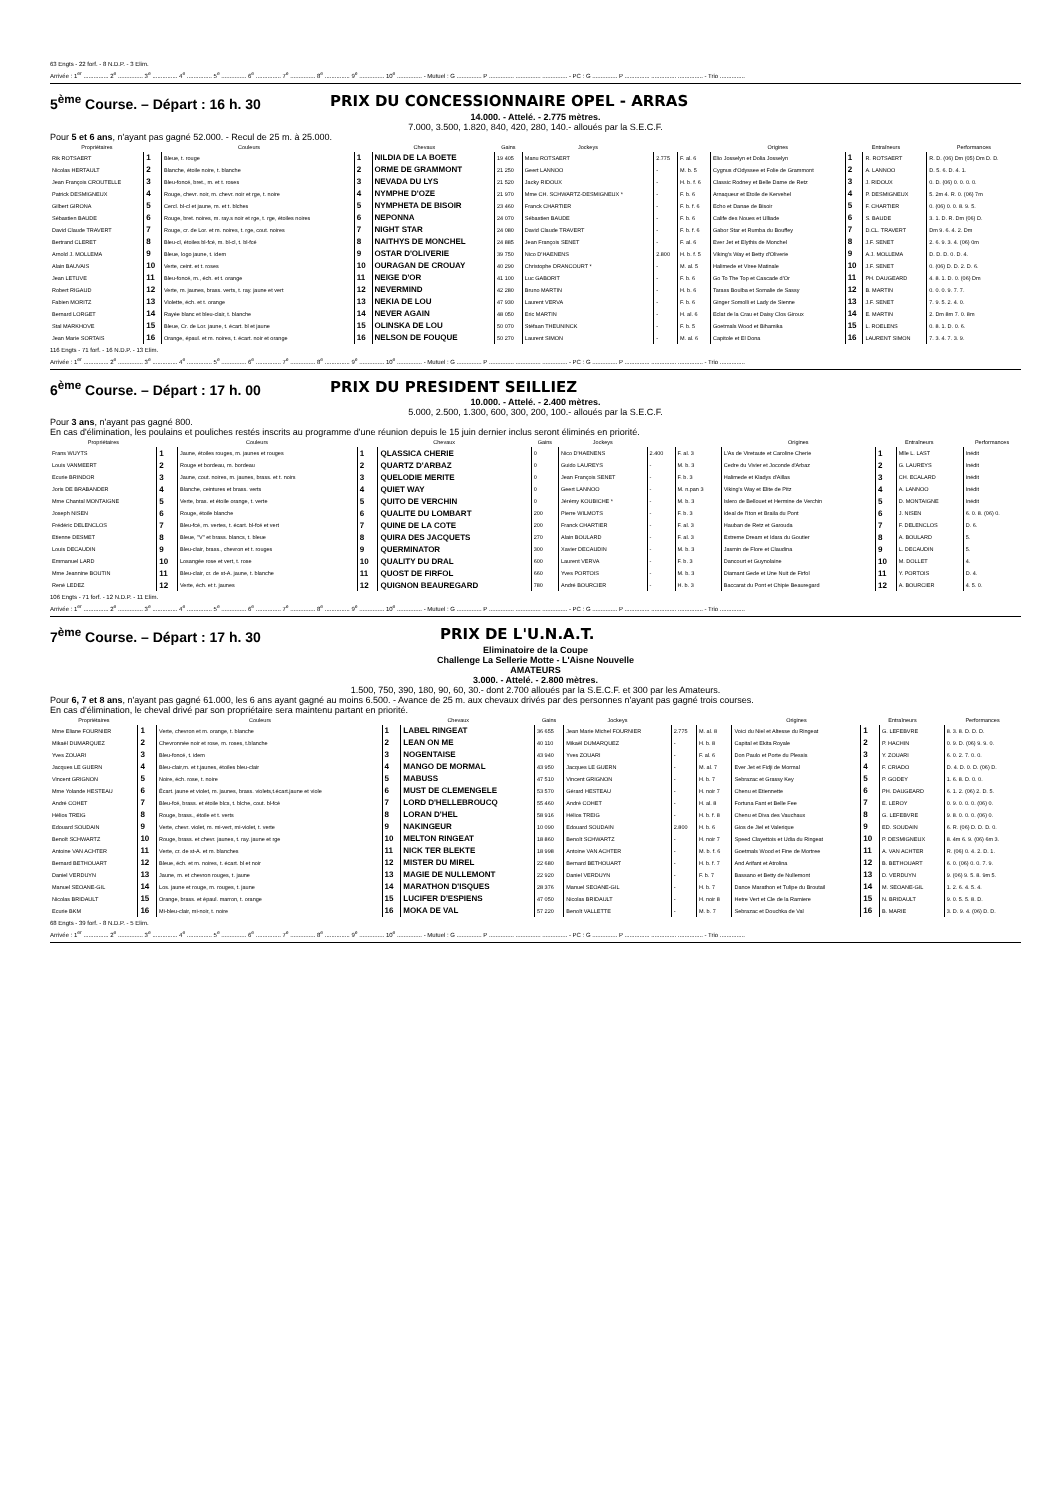63 Engts - 22 forf. - 8 N.D.P. - 3 Elim.
Arrivée : 1<sup>er</sup> ............... 2<sup>e</sup> ............... 3<sup>e</sup> ............... 4<sup>e</sup> ............... 5<sup>e</sup> ............... 6<sup>e</sup> ............... 7<sup>e</sup> ............... 8<sup>e</sup> ............... 9<sup>e</sup> ............... 10<sup>e</sup> ............... - Mutuel : G ............... P ............... ............... ............... - PC : G ............... P ............... ............... ............... - Trio ...............
5<sup>ème</sup> Course. – Départ : 16 h. 30 PRIX DU CONCESSIONNAIRE OPEL - ARRAS
14.000. - Attelé. - 2.775 mètres.
7.000, 3.500, 1.820, 840, 420, 280, 140.- alloués par la S.E.C.F.
Pour 5 et 6 ans, n'ayant pas gagné 52.000. - Recul de 25 m. à 25.000.
| Propriétaires | Couleurs | | Chevaux | | Gains | Jockeys | | | Origines | Entraîneurs | | Performances |
| --- | --- | --- | --- | --- | --- | --- | --- | --- | --- | --- | --- | --- |
| Rik ROTSAERT | 1 | Bleue, t. rouge | 1 | NILDIA DE LA BOETE | 19 405 | Manu ROTSAERT | 2.775 | F. al. 6 | Elio Josselyn et Dolia Josselyn | 1 | R. ROTSAERT | R. D. (06) Dm (05) Dm D. D. |
| Nicolas HERTAULT | 2 | Blanche, étoile noire, t. blanche | 2 | ORME DE GRAMMONT | 21 250 | Geert LANNOO | - | M. b. 5 | Cygnus d'Odyssee et Folie de Grammont | 2 | A. LANNOO | D. 5. 6. D. 4. 1. |
| Jean François CROUTELLE | 3 | Bleu-foncé, bret., m. et t. roses | 3 | NEVADA DU LYS | 21 520 | Jacky RIDOUX | - | H. b. f. 6 | Classic Rodney et Belle Dame de Retz | 3 | J. RIDOUX | 0. D. (06) 0. 0. 0. 0. |
| Patrick DESMIGNEUX | 4 | Rouge, chevr. noir, m. chevr. noir et rge, t. noire | 4 | NYMPHE D'OZE | 21 970 | Mme CH. SCHWARTZ-DESMIGNEUX * | - | F. b. 6 | Arnaqueur et Etoile de Kervehel | 4 | P. DESMIGNEUX | 5. 2m 4. R. 0. (06) 7m |
| Gilbert GIRONA | 5 | Cercl. bl-cl et jaune, m. et t. blches | 5 | NYMPHETA DE BISOIR | 23 460 | Franck CHARTIER | - | F. b. f. 6 | Echo et Danae de Bisoir | 5 | F. CHARTIER | 0. (06) 0. 0. 8. 9. 5. |
| Sébastien BAUDE | 6 | Rouge, bret. noires, m. ray.s noir et rge, t. rge, étoiles noires | 6 | NEPONNA | 24 070 | Sébastien BAUDE | - | F. b. 6 | Calife des Noues et Ulliade | 6 | S. BAUDE | 3. 1. D. R. Dm (06) D. |
| David Claude TRAVERT | 7 | Rouge, cr. de Lor. et m. noires, t. rge, cout. noires | 7 | NIGHT STAR | 24 080 | David Claude TRAVERT | - | F. b. f. 6 | Gabor Star et Rumba du Bouffey | 7 | D.CL. TRAVERT | Dm 9. 6. 4. 2. Dm |
| Bertrand CLERET | 8 | Bleu-cl, étoiles bl-fcé, m. bl-cl, t. bl-fcé | 8 | NAITHYS DE MONCHEL | 24 885 | Jean François SENET | - | F. al. 6 | Ever Jet et Elythis de Monchel | 8 | J.F. SENET | 2. 6. 9. 3. 4. (06) 0m |
| Arnold J. MOLLEMA | 9 | Bleue, logo jaune, t. idem | 9 | OSTAR D'OLIVERIE | 39 750 | Nico D'HAENENS | 2.800 | H. b. f. 5 | Viking's Way et Betty d'Oliverie | 9 | A.J. MOLLEMA | D. D. D. 0. D. 4. |
| Alain BAUVAIS | 10 | Verte, ceint. et t. roses | 10 | OURAGAN DE CROUAY | 40 290 | Christophe DRANCOURT * | - | M. al. 5 | Halimede et Viree Matinale | 10 | J.F. SENET | 0. (06) D. D. 2. D. 6. |
| Jean LETUVE | 11 | Bleu-foncé, m., éch. et t. orange | 11 | NEIGE D'OR | 41 100 | Luc GABORIT | - | F. b. 6 | Go To The Top et Cascade d'Or | 11 | PH. DAUGEARD | 4. 8. 1. D. 0. (06) Dm |
| Robert RIGAUD | 12 | Verte, m. jaunes, brass. verts, t. ray. jaune et vert | 12 | NEVERMIND | 42 280 | Bruno MARTIN | - | H. b. 6 | Tarass Boulba et Somalie de Sassy | 12 | B. MARTIN | 0. 0. 0. 9. 7. 7. |
| Fabien MORITZ | 13 | Violette, éch. et t. orange | 13 | NEKIA DE LOU | 47 930 | Laurent VERVA | - | F. b. 6 | Ginger Somolli et Lady de Sienne | 13 | J.F. SENET | 7. 9. 5. 2. 4. 0. |
| Bernard LORGET | 14 | Rayée blanc et bleu-clair, t. blanche | 14 | NEVER AGAIN | 48 050 | Eric MARTIN | - | H. al. 6 | Eclat de la Crau et Daisy Clos Giroux | 14 | E. MARTIN | 2. Dm 8m 7. 0. 8m |
| Stal MARKHOVE | 15 | Bleue, Cr. de Lor. jaune, t. écart. bl et jaune | 15 | OLINSKA DE LOU | 50 070 | Stéfaan THEUNINCK | - | F. b. 5 | Goetmals Wood et Bihamika | 15 | L. ROELENS | 0. 8. 1. D. 0. 6. |
| Jean Marie SORTAIS | 16 | Orange, épaul. et m. noires, t. écart. noir et orange | 16 | NELSON DE FOUQUE | 50 270 | Laurent SIMON | - | M. al. 6 | Capitole et El Dona | 16 | LAURENT SIMON | 7. 3. 4. 7. 3. 9. |
116 Engts - 71 forf. - 16 N.D.P. - 13 Elim.
Arrivée : 1<sup>er</sup> ............... 2<sup>e</sup> ............... 3<sup>e</sup> ............... 4<sup>e</sup> ............... 5<sup>e</sup> ............... 6<sup>e</sup> ............... 7<sup>e</sup> ............... 8<sup>e</sup> ............... 9<sup>e</sup> ............... 10<sup>e</sup> ............... - Mutuel : G ............... P ............... ............... ............... - PC : G ............... P ............... ............... ............... - Trio ...............
6<sup>ème</sup> Course. – Départ : 17 h. 00 PRIX DU PRESIDENT SEILLIEZ
10.000. - Attelé. - 2.400 mètres.
5.000, 2.500, 1.300, 600, 300, 200, 100.- alloués par la S.E.C.F.
Pour 3 ans, n'ayant pas gagné 800.
En cas d'élimination, les poulains et pouliches restés inscrits au programme d'une réunion depuis le 15 juin dernier inclus seront éliminés en priorité.
| Propriétaires | Couleurs | | Chevaux | | Gains | Jockeys | | | Origines | Entraîneurs | | Performances |
| --- | --- | --- | --- | --- | --- | --- | --- | --- | --- | --- | --- | --- |
| Frans WUYTS | 1 | Jaune, étoiles rouges, m. jaunes et rouges | 1 | QLASSICA CHERIE | 0 | Nico D'HAENENS | 2.400 | F. al. 3 | L'As de Viretaute et Caroline Cherie | 1 | Mlle L. LAST | Inédit |
| Louis VANMEERT | 2 | Rouge et bordeau, m. bordeau | 2 | QUARTZ D'ARBAZ | 0 | Guido LAUREYS | - | M. b. 3 | Cedre du Vivier et Joconde d'Arbaz | 2 | G. LAUREYS | Inédit |
| Ecurie BRINDOR | 3 | Jaune, cout. noires, m. jaunes, brass. et t. noirs | 3 | QUELODIE MERITE | 0 | Jean François SENET | - | F. b. 3 | Halimede et Kladys d'Aillas | 3 | CH. ECALARD | Inédit |
| Joris DE BRABANDER | 4 | Blanche, ceintures et brass. verts | 4 | QUIET WAY | 0 | Geert LANNOO | - | M. n.pan 3 | Viking's Way et Elite de Pitz | 4 | A. LANNOO | Inédit |
| Mme Chantal MONTAIGNE | 5 | Verte, bras. et étoile orange, t. verte | 5 | QUITO DE VERCHIN | 0 | Jérémy KOUBICHE * | - | M. b. 3 | Islero de Bellouet et Hermine de Verchin | 5 | D. MONTAIGNE | Inédit |
| Joseph NISEN | 6 | Rouge, étoile blanche | 6 | QUALITE DU LOMBART | 200 | Pierre WILMOTS | - | F. b. 3 | Ideal de l'Iton et Braila du Pont | 6 | J. NISEN | 6. 0. 8. (06) 0. |
| Frédéric DELENCLOS | 7 | Bleu-fcé, m. vertes, t. écart. bl-fcé et vert | 7 | QUINE DE LA COTE | 200 | Franck CHARTIER | - | F. al. 3 | Hauban de Retz et Garouda | 7 | F. DELENCLOS | D. 6. |
| Etienne DESMET | 8 | Bleue, "V" et brass. blancs, t. bleue | 8 | QUIRA DES JACQUETS | 270 | Alain BOULARD | - | F. al. 3 | Extreme Dream et Idara du Goutier | 8 | A. BOULARD | 5. |
| Louis DECAUDIN | 9 | Bleu-clair, brass., chevron et t. rouges | 9 | QUERMINATOR | 300 | Xavier DECAUDIN | - | M. b. 3 | Jasmin de Flore et Claudina | 9 | L. DECAUDIN | 5. |
| Emmanuel LARD | 10 | Losangée rose et vert, t. rose | 10 | QUALITY DU DRAL | 600 | Laurent VERVA | - | F. b. 3 | Dancourt et Guynolaine | 10 | M. DOLLET | 4. |
| Mme Jeannine BOUTIN | 11 | Bleu-clair, cr. de st-A. jaune, t. blanche | 11 | QUOST DE FIRFOL | 660 | Yves PORTOIS | - | M. b. 3 | Diamant Gede et Une Nuit de Firfol | 11 | Y. PORTOIS | D. 4. |
| René LEDEZ | 12 | Verte, éch. et t. jaunes | 12 | QUIGNON BEAUREGARD | 780 | André BOURCIER | - | H. b. 3 | Baccarat du Pont et Chipie Beauregard | 12 | A. BOURCIER | 4. 5. 0. |
106 Engts - 71 forf. - 12 N.D.P. - 11 Elim.
Arrivée : 1<sup>er</sup> ............... 2<sup>e</sup> ............... 3<sup>e</sup> ............... 4<sup>e</sup> ............... 5<sup>e</sup> ............... 6<sup>e</sup> ............... 7<sup>e</sup> ............... 8<sup>e</sup> ............... 9<sup>e</sup> ............... 10<sup>e</sup> ............... - Mutuel : G ............... P ............... ............... ............... - PC : G ............... P ............... ............... ............... - Trio ...............
7<sup>ème</sup> Course. – Départ : 17 h. 30 PRIX DE L'U.N.A.T.
Eliminatoire de la Coupe
Challenge La Sellerie Motte - L'Aisne Nouvelle
AMATEURS
3.000. - Attelé. - 2.800 mètres.
1.500, 750, 390, 180, 90, 60, 30.- dont 2.700 alloués par la S.E.C.F. et 300 par les Amateurs.
Pour 6, 7 et 8 ans, n'ayant pas gagné 61.000, les 6 ans ayant gagné au moins 6.500. - Avance de 25 m. aux chevaux drivés par des personnes n'ayant pas gagné trois courses.
En cas d'élimination, le cheval drivé par son propriétaire sera maintenu partant en priorité.
| Propriétaires | Couleurs | | Chevaux | | Gains | Jockeys | | | Origines | Entraîneurs | | Performances |
| --- | --- | --- | --- | --- | --- | --- | --- | --- | --- | --- | --- | --- |
| Mme Eliane FOURNIER | 1 | Verte, chevron et m. orange, t. blanche | 1 | LABEL RINGEAT | 36 655 | Jean Marie Michel FOURNIER | 2.775 | M. al. 8 | Voici du Niel et Altesse du Ringeat | 1 | G. LEFEBVRE | 8. 3. 8. D. D. D. |
| Mikaël DUMARQUEZ | 2 | Chevronnée noir et rose, m. roses, t.blanche | 2 | LEAN ON ME | 40 110 | Mikaël DUMARQUEZ | - | H. b. 8 | Capital et Ekita Royale | 2 | P. HACHIN | 0. 9. D. (06) 9. 9. 0. |
| Yves ZOUARI | 3 | Bleu-foncé, t. idem | 3 | NOGENTAISE | 43 940 | Yves ZOUARI | - | F. al. 6 | Don Paulo et Porte du Plessis | 3 | Y. ZOUARI | 6. 0. 2. 7. 0. 0. |
| Jacques LE GUERN | 4 | Bleu-clair,m. et t.jaunes, étoiles bleu-clair | 4 | MANGO DE MORMAL | 43 950 | Jacques LE GUERN | - | M. al. 7 | Ever Jet et Fidji de Mormal | 4 | F. CRIADO | D. 4. D. 0. D. (06) D. |
| Vincent GRIGNON | 5 | Noire, éch. rose, t. noire | 5 | MABUSS | 47 510 | Vincent GRIGNON | - | H. b. 7 | Sebrazac et Grassy Key | 5 | P. GODEY | 1. 6. 8. D. 0. 0. |
| Mme Yolande HESTEAU | 6 | Écart. jaune et violet, m. jaunes, brass. violets,t.écart.jaune et viole | 6 | MUST DE CLEMENGELE | 53 570 | Gérard HESTEAU | - | H. noir 7 | Chenu et Etiennette | 6 | PH. DAUGEARD | 6. 1. 2. (06) 2. D. 5. |
| André COHET | 7 | Bleu-fcé, brass. et étoile blcs, t. blche, cout. bl-fcé | 7 | LORD D'HELLEBROUCQ | 55 460 | André COHET | - | H. al. 8 | Fortuna Fant et Belle Fee | 7 | E. LEROY | 0. 9. 0. 0. 0. (06) 0. |
| Hélios TREIG | 8 | Rouge, brass., étoile et t. verts | 8 | LORAN D'HEL | 58 916 | Hélios TREIG | - | H. b. f. 8 | Chenu et Diva des Vauchaux | 8 | G. LEFEBVRE | 9. 8. 0. 0. 0. (06) 0. |
| Edouard SOUDAIN | 9 | Verte, chevr. violet, m. mi-vert, mi-violet, t. verte | 9 | NAKINGEUR | 10 090 | Edouard SOUDAIN | 2.800 | H. b. 6 | Gios de Jiel et Valerique | 9 | ED. SOUDAIN | 6. R. (06) D. D. D. 0. |
| Benoît SCHWARTZ | 10 | Rouge, brass. et chevr. jaunes, t. ray. jaune et rge | 10 | MELTON RINGEAT | 18 860 | Benoît SCHWARTZ | - | H. noir 7 | Speed Clayettois et Udia du Ringeat | 10 | P. DESMIGNEUX | 8. 4m 6. 9. (06) 6m 3. |
| Antoine VAN ACHTER | 11 | Verte, cr. de st-A. et m. blanches | 11 | NICK TER BLEKTE | 18 998 | Antoine VAN ACHTER | - | M. b. f. 6 | Goetmals Wood et Fine de Mortree | 11 | A. VAN ACHTER | R. (06) 0. 4. 2. D. 1. |
| Bernard BETHOUART | 12 | Bleue, éch. et m. noires, t. écart. bl et noir | 12 | MISTER DU MIREL | 22 680 | Bernard BETHOUART | - | H. b. f. 7 | And Arifant et Atrolina | 12 | B. BETHOUART | 6. 0. (06) 0. 0. 7. 9. |
| Daniel VERDUYN | 13 | Jaune, m. et chevron rouges, t. jaune | 13 | MAGIE DE NULLEMONT | 22 920 | Daniel VERDUYN | - | F. b. 7 | Bassano et Betty de Nullemont | 13 | D. VERDUYN | 9. (06) 9. 5. 8. 9m 5. |
| Manuel SEOANE-GIL | 14 | Los. jaune et rouge, m. rouges, t. jaune | 14 | MARATHON D'ISQUES | 28 376 | Manuel SEOANE-GIL | - | H. b. 7 | Dance Marathon et Tulipe du Broutail | 14 | M. SEOANE-GIL | 1. 2. 6. 4. 5. 4. |
| Nicolas BRIDAULT | 15 | Orange, brass. et épaul. marron, t. orange | 15 | LUCIFER D'ESPIENS | 47 050 | Nicolas BRIDAULT | - | H. noir 8 | Hetre Vert et Cle de la Ramiere | 15 | N. BRIDAULT | 9. 0. 5. 5. 8. D. |
| Ecurie BKM | 16 | Mi-bleu-clair, mi-noir, t. noire | 16 | MOKA DE VAL | 57 220 | Benoît VALLETTE | - | M. b. 7 | Sebrazac et Douchka de Val | 16 | B. MARIE | 3. D. 9. 4. (06) D. D. |
68 Engts - 39 forf. - 8 N.D.P. - 5 Elim.
Arrivée : 1<sup>er</sup> ............... 2<sup>e</sup> ............... 3<sup>e</sup> ............... 4<sup>e</sup> ............... 5<sup>e</sup> ............... 6<sup>e</sup> ............... 7<sup>e</sup> ............... 8<sup>e</sup> ............... 9<sup>e</sup> ............... 10<sup>e</sup> ............... - Mutuel : G ............... P ............... ............... ............... - PC : G ............... P ............... ............... ............... - Trio ...............